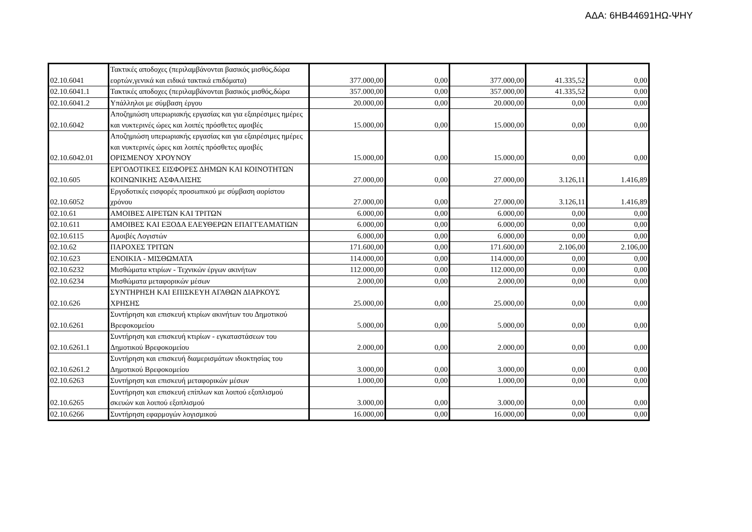ΑΔΑ: 6ΗΒ44691ΗΩ-ΨΗΥ
| 02.10.6041 | Τακτικές αποδοχες (περιλαμβάνονται βασικός μισθός,δώρα εορτών,γενικά και ειδικά τακτικά επιδόματα) | 377.000,00 | 0,00 | 377.000,00 | 41.335,52 | 0,00 |
| 02.10.6041.1 | Τακτικές αποδοχες (περιλαμβάνονται βασικός μισθός,δώρα | 357.000,00 | 0,00 | 357.000,00 | 41.335,52 | 0,00 |
| 02.10.6041.2 | Υπάλληλοι με σύμβαση έργου | 20.000,00 | 0,00 | 20.000,00 | 0,00 | 0,00 |
| 02.10.6042 | Αποζημιώση υπερωριακής εργασίας και για εξαιρέσιμες ημέρες και νυκτερινές ώρες και λοιπές πρόσθετες αμοιβές | 15.000,00 | 0,00 | 15.000,00 | 0,00 | 0,00 |
| 02.10.6042.01 | Αποζημιώση υπερωριακής εργασίας και για εξαιρέσιμες ημέρες και νυκτερινές ώρες και λοιπές πρόσθετες αμοιβές ΟΡΙΣΜΕΝΟΥ ΧΡΟΥΝΟΥ | 15.000,00 | 0,00 | 15.000,00 | 0,00 | 0,00 |
| 02.10.605 | ΕΡΓΟΔΟΤΙΚΕΣ ΕΙΣΦΟΡΕΣ ΔΗΜΩΝ ΚΑΙ ΚΟΙΝΟΤΗΤΩΝ ΚΟΙΝΩΝΙΚΗΣ ΑΣΦΑΛΙΣΗΣ | 27.000,00 | 0,00 | 27.000,00 | 3.126,11 | 1.416,89 |
| 02.10.6052 | Εργοδοτικές εισφορές προσωπικού με σύμβαση αορίστου χρόνου | 27.000,00 | 0,00 | 27.000,00 | 3.126,11 | 1.416,89 |
| 02.10.61 | ΑΜΟΙΒΕΣ ΑΙΡΕΤΩΝ ΚΑΙ ΤΡΙΤΩΝ | 6.000,00 | 0,00 | 6.000,00 | 0,00 | 0,00 |
| 02.10.611 | ΑΜΟΙΒΕΣ ΚΑΙ ΕΞΟΔΑ ΕΛΕΥΘΕΡΩΝ ΕΠΑΓΓΕΛΜΑΤΙΩΝ | 6.000,00 | 0,00 | 6.000,00 | 0,00 | 0,00 |
| 02.10.6115 | Αμοιβές Λογιστών | 6.000,00 | 0,00 | 6.000,00 | 0,00 | 0,00 |
| 02.10.62 | ΠΑΡΟΧΕΣ ΤΡΙΤΩΝ | 171.600,00 | 0,00 | 171.600,00 | 2.106,00 | 2.106,00 |
| 02.10.623 | ΕΝΟΙΚΙΑ - ΜΙΣΘΩΜΑΤΑ | 114.000,00 | 0,00 | 114.000,00 | 0,00 | 0,00 |
| 02.10.6232 | Μισθώματα κτιρίων - Τεχνικών έργων ακινήτων | 112.000,00 | 0,00 | 112.000,00 | 0,00 | 0,00 |
| 02.10.6234 | Μισθώματα μεταφορικών μέσων | 2.000,00 | 0,00 | 2.000,00 | 0,00 | 0,00 |
| 02.10.626 | ΣΥΝΤΗΡΗΣΗ ΚΑΙ ΕΠΙΣΚΕΥΗ ΑΓΑΘΩΝ ΔΙΑΡΚΟΥΣ ΧΡΗΣΗΣ | 25.000,00 | 0,00 | 25.000,00 | 0,00 | 0,00 |
| 02.10.6261 | Συντήρηση και επισκευή κτιρίων ακινήτων του Δημοτικού Βρεφοκομείου | 5.000,00 | 0,00 | 5.000,00 | 0,00 | 0,00 |
| 02.10.6261.1 | Συντήρηση και επισκευή κτιρίων - εγκαταστάσεων του Δημοτικού Βρεφοκομείου | 2.000,00 | 0,00 | 2.000,00 | 0,00 | 0,00 |
| 02.10.6261.2 | Συντήρηση και επισκευή διαμερισμάτων ιδιοκτησίας του Δημοτικού Βρεφοκομείου | 3.000,00 | 0,00 | 3.000,00 | 0,00 | 0,00 |
| 02.10.6263 | Συντήρηση και επισκευή μεταφορικών μέσων | 1.000,00 | 0,00 | 1.000,00 | 0,00 | 0,00 |
| 02.10.6265 | Συντήρηση και επισκευή επίπλων και λοιπού εξοπλισμού σκευών και λοιπού εξοπλισμού | 3.000,00 | 0,00 | 3.000,00 | 0,00 | 0,00 |
| 02.10.6266 | Συντήρηση εφαρμογών λογισμικού | 16.000,00 | 0,00 | 16.000,00 | 0,00 | 0,00 |